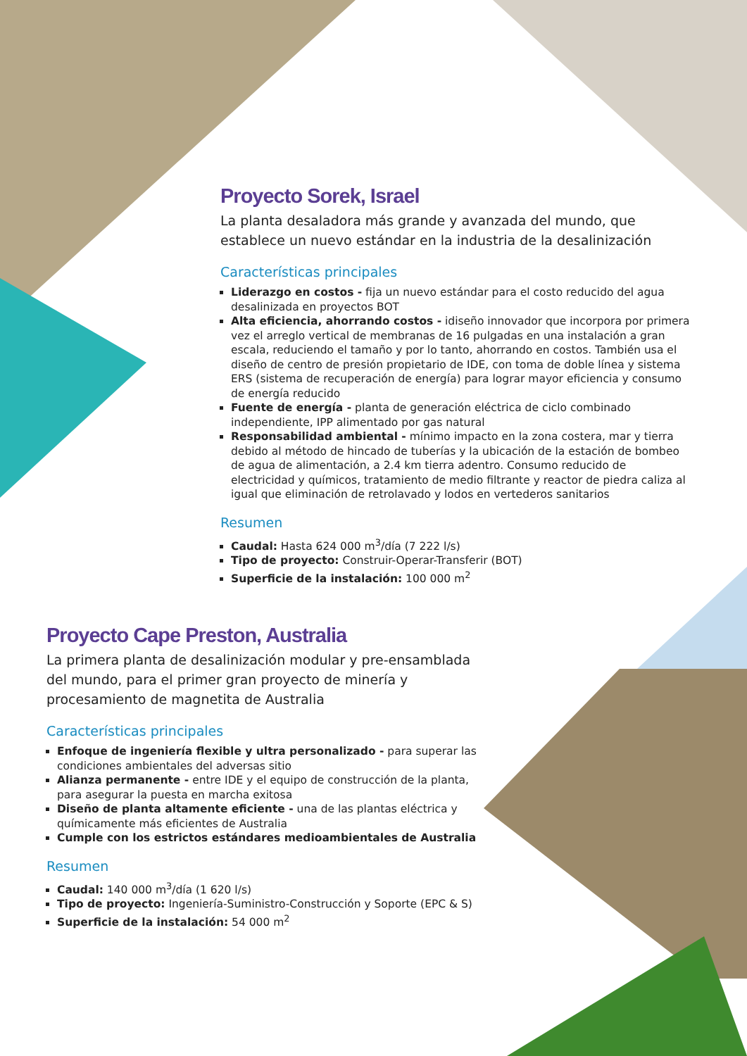Proyecto Sorek, Israel
La planta desaladora más grande y avanzada del mundo, que establece un nuevo estándar en la industria de la desalinización
Características principales
Liderazgo en costos - fija un nuevo estándar para el costo reducido del agua desalinizada en proyectos BOT
Alta eficiencia, ahorrando costos - idiseño innovador que incorpora por primera vez el arreglo vertical de membranas de 16 pulgadas en una instalación a gran escala, reduciendo el tamaño y por lo tanto, ahorrando en costos. También usa el diseño de centro de presión propietario de IDE, con toma de doble línea y sistema ERS (sistema de recuperación de energía) para lograr mayor eficiencia y consumo de energía reducido
Fuente de energía - planta de generación eléctrica de ciclo combinado independiente, IPP alimentado por gas natural
Responsabilidad ambiental - mínimo impacto en la zona costera, mar y tierra debido al método de hincado de tuberías y la ubicación de la estación de bombeo de agua de alimentación, a 2.4 km tierra adentro. Consumo reducido de electricidad y químicos, tratamiento de medio filtrante y reactor de piedra caliza al igual que eliminación de retrolavado y lodos en vertederos sanitarios
Resumen
Caudal: Hasta 624 000 m<sup>3</sup>/día (7 222 l/s)
Tipo de proyecto: Construir-Operar-Transferir (BOT)
Superficie de la instalación: 100 000 m<sup>2</sup>
Proyecto Cape Preston, Australia
La primera planta de desalinización modular y pre-ensamblada del mundo, para el primer gran proyecto de minería y procesamiento de magnetita de Australia
Características principales
Enfoque de ingeniería flexible y ultra personalizado - para superar las condiciones ambientales del adversas sitio
Alianza permanente - entre IDE y el equipo de construcción de la planta, para asegurar la puesta en marcha exitosa
Diseño de planta altamente eficiente - una de las plantas eléctrica y químicamente más eficientes de Australia
Cumple con los estrictos estándares medioambientales de Australia
Resumen
Caudal: 140 000 m<sup>3</sup>/día (1 620 l/s)
Tipo de proyecto: Ingeniería-Suministro-Construcción y Soporte (EPC & S)
Superficie de la instalación: 54 000 m<sup>2</sup>